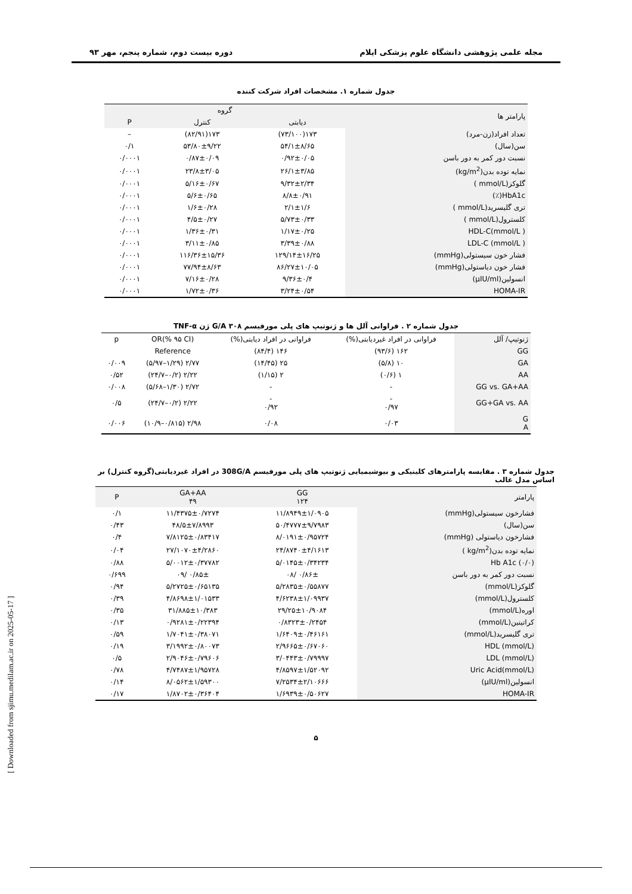مجله علمی پژوهشی دانشگاه علوم پزشکی ایلام دوره بیست دوم، شماره پنجم، مهر ۹۳
جدول شماره ۱. مشخصات افراد شرکت کننده
| پارامتر ها | گروه | | |
| --- | --- | --- | --- |
| | دیابتی | کنترل | P |
| تعداد افراد(زن-مرد) | ۱۷۳(۷۳/۱۰۰) | ۱۷۳(۸۲/۹۱) | – |
| سن(سال) | ۵۴/۱±۸/۶۵ | ۵۳/۸۰±۹/۲۲ | ۰/۱ |
| نسبت دور کمر به دور باسن | ۰/۹۲±۰/۰۵ | ۰/۸۷±۰/۰۹ | ۰/۰۰۰۱ |
| نمایه توده بدن(kg/m<sup>2</sup>) | ۲۶/۱±۳/۸۵ | ۲۳/۸±۳/۰۵ | ۰/۰۰۰۱ |
| گلوکز(mmol/L ) | ۹/۳۲±۲/۳۴ | ۵/۱۶±۰/۶۷ | ۰/۰۰۰۱ |
| HbA1c(٪) | ۸/۸±۰/۹۱ | ۵/۶±۰/۶۵ | ۰/۰۰۰۱ |
| تری گلیسرید(mmol/L ) | ۲/۱±۱/۶ | ۱/۶±۰/۲۸ | ۰/۰۰۰۱ |
| کلسترول(mmol/L ) | ۵/۷۳±۰/۳۳ | ۴/۵±۰/۲۷ | ۰/۰۰۰۱ |
| HDL-C(mmol/L ) | ۱/۱۷±۰/۲۵ | ۱/۳۶±۰/۳۱ | ۰/۰۰۰۱ |
| LDL-C (mmol/L ) | ۳/۳۹±۰/۸۸ | ۳/۱۱±۰/۸۵ | ۰/۰۰۰۱ |
| فشار خون سیستولی(mmHg) | ۱۲۹/۱۴±۱۶/۲۵ | ۱۱۶/۳۶±۱۵/۳۶ | ۰/۰۰۰۱ |
| فشار خون دیاستولی(mmHg) | ۸۶/۲۷±۱۰/۰۵ | ۷۷/۹۴±۸/۶۳ | ۰/۰۰۰۱ |
| انسولین(µIU/ml) | ۹/۳۶±۰/۴ | ۷/۱۶±۰/۲۸ | ۰/۰۰۰۱ |
| HOMA-IR | ۳/۲۴±۰/۵۴ | ۱/۷۲±۰/۳۶ | ۰/۰۰۰۱ |
جدول شماره ۲ . فراوانی آلل ها و ژنوتیپ های پلی مورفیسم G/A ۳۰۸ ژن TNF-α
| ژنوتیپ/ آلل | فراوانی در افراد غیردیابتی(%) | فراوانی در افراد دیابتی(%) | OR(% ۹۵ CI) | p |
| --- | --- | --- | --- | --- |
| GG | ۱۶۲ (۹۳/۶) | ۱۴۶ (۸۴/۴) | Reference | |
| GA | ۱۰ (۵/۸) | ۲۵ (۱۴/۴۵) | ۲/۷۷ (۱/۲۹–۵/۹۷) | ۰/۰۰۹ |
| AA | ۱ (۰/۶) | ۲ (۱/۱۵) | ۲/۲۲ (۰/۲–۲۴/۷) | ۰/۵۲ |
| GG vs. GA+AA | - | - | ۲/۷۲ (۱/۳۰–۵/۶۸) | ۰/۰۰۸ |
| GG+GA vs. AA | - ۰/۹۷ | - ۰/۹۲ | ۲/۲۲ (۰/۲–۲۴/۷) | ۰/۵ |
| G A | ۰/۰۳ | ۰/۰۸ | ۲/۹۸ (۰/۸۱۵–۱۰/۹) | ۰/۰۰۶ |
جدول شماره ۳ . مقایسه پارامترهای کلینیکی و بیوشیمیایی ژنوتیپ های پلی مورفیسم 308G/A در افراد غیردیابتی(گروه کنترل) بر اساس مدل غالب
| پارامتر | GG ۱۲۴ | GA+AA ۴۹ | P |
| --- | --- | --- | --- |
| فشارخون سیستولی(mmHg) | ۱۱/۸۹۴۹±۱/۰۹۰۵ | ۱۱/۴۳۷۵±۰/۷۲۷۴ | ۰/۱ |
| سن(سال) | ۵۰/۴۷۷۷±۹/۷۹۸۳ | ۴۸/۵±۷/۸۹۹۳ | ۰/۴۳ |
| فشارخون دیاستولی (mmHg) | ۸/۰۱۹۱±۰/۹۵۷۲۴ | ۷/۸۱۲۵±۰/۸۳۴۱۷ | ۰/۴ |
| نمایه توده بدن(kg/m<sup>2</sup> ) | ۲۴/۸۷۴۰±۴/۱۶۱۳ | ۲۷/۱۰۷۰±۴/۲۸۶۰ | ۰/۰۴ |
| Hb A1c (۰/۰) | ۵/۰۱۴۵±۰/۳۴۲۳۴ | ۵/۰۰۱۲±۰/۳۷۷۸۲ | ۰/۸۸ |
| نسبت دور کمر به دور باسن | ۰/۸۶± /۰۸ | ۰/۸۵± /۰۹ | ۰/۶۹۹ |
| گلوکز(mmol/L) | ۵/۲۸۳۵±۰/۵۵۸۷۷ | ۵/۲۷۲۵±۰/۶۵۱۳۵ | ۰/۹۴ |
| کلسترول(mmol/L) | ۴/۶۲۳۸±۱/۰۹۹۳۷ | ۴/۸۶۹۸±۱/۰۱۵۳۳ | ۰/۳۹ |
| اوره(mmol/L) | ۲۹/۲۵±۱۰/۹۰۸۴ | ۳۱/۸۸۵±۱۰/۳۸۳ | ۰/۳۵ |
| کراتینین(mmol/L) | ۰/۸۳۲۳±۰/۲۴۵۴ | ۰/۹۲۸۱±۰/۲۲۳۹۴ | ۰/۱۳ |
| تری گلیسرید(mmol/L) | ۱/۶۴۰۹±۰/۴۶۱۶۱ | ۱/۷۰۴۱±۰/۳۸۰۷۱ | ۰/۵۹ |
| HDL (mmol/L) | ۲/۹۶۶۵±۰/۶۷۰۶۰ | ۳/۱۹۹۲±۰/۸۰۰۷۳ | ۰/۱۹ |
| LDL (mmol/L) | ۳/۰۴۴۳±۰/۷۹۹۹۷ | ۲/۹۰۴۶±۰/۷۹۶۰۶ | ۰/۵ |
| Uric Acid(mmol/L) | ۴/۸۵۹۷±۱/۵۲۰۹۲ | ۴/۷۴۸۷±۱/۹۵۷۲۸ | ۰/۷۸ |
| انسولین(µIU/ml) | ۷/۲۵۳۴±۲/۱۰۶۶۶ | ۸/۰۵۶۲±۱/۵۹۳۰۰ | ۰/۱۴ |
| HOMA-IR | ۱/۶۹۳۹±۰/۵۰۶۲۷ | ۱/۸۷۰۲±۰/۳۶۴۰۴ | ۰/۱۷ |
۵
[ Downloaded from sjimu.medilam.ac.ir on 2025-05-17 ]